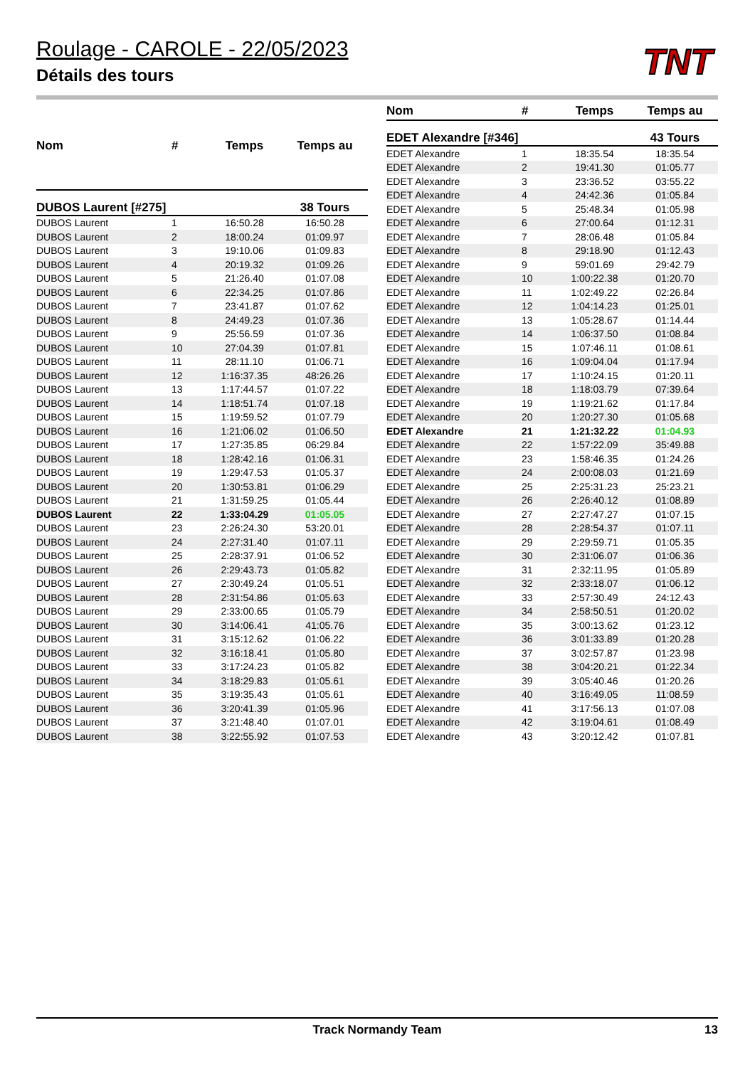Roulage - CAROLE - 22/05/2023
Détails des tours
TNT
| Nom | # | Temps | Temps au |
| --- | --- | --- | --- |
| DUBOS Laurent [#275] | | | 38 Tours |
| DUBOS Laurent | 1 | 16:50.28 | 16:50.28 |
| DUBOS Laurent | 2 | 18:00.24 | 01:09.97 |
| DUBOS Laurent | 3 | 19:10.06 | 01:09.83 |
| DUBOS Laurent | 4 | 20:19.32 | 01:09.26 |
| DUBOS Laurent | 5 | 21:26.40 | 01:07.08 |
| DUBOS Laurent | 6 | 22:34.25 | 01:07.86 |
| DUBOS Laurent | 7 | 23:41.87 | 01:07.62 |
| DUBOS Laurent | 8 | 24:49.23 | 01:07.36 |
| DUBOS Laurent | 9 | 25:56.59 | 01:07.36 |
| DUBOS Laurent | 10 | 27:04.39 | 01:07.81 |
| DUBOS Laurent | 11 | 28:11.10 | 01:06.71 |
| DUBOS Laurent | 12 | 1:16:37.35 | 48:26.26 |
| DUBOS Laurent | 13 | 1:17:44.57 | 01:07.22 |
| DUBOS Laurent | 14 | 1:18:51.74 | 01:07.18 |
| DUBOS Laurent | 15 | 1:19:59.52 | 01:07.79 |
| DUBOS Laurent | 16 | 1:21:06.02 | 01:06.50 |
| DUBOS Laurent | 17 | 1:27:35.85 | 06:29.84 |
| DUBOS Laurent | 18 | 1:28:42.16 | 01:06.31 |
| DUBOS Laurent | 19 | 1:29:47.53 | 01:05.37 |
| DUBOS Laurent | 20 | 1:30:53.81 | 01:06.29 |
| DUBOS Laurent | 21 | 1:31:59.25 | 01:05.44 |
| DUBOS Laurent | 22 | 1:33:04.29 | 01:05.05 |
| DUBOS Laurent | 23 | 2:26:24.30 | 53:20.01 |
| DUBOS Laurent | 24 | 2:27:31.40 | 01:07.11 |
| DUBOS Laurent | 25 | 2:28:37.91 | 01:06.52 |
| DUBOS Laurent | 26 | 2:29:43.73 | 01:05.82 |
| DUBOS Laurent | 27 | 2:30:49.24 | 01:05.51 |
| DUBOS Laurent | 28 | 2:31:54.86 | 01:05.63 |
| DUBOS Laurent | 29 | 2:33:00.65 | 01:05.79 |
| DUBOS Laurent | 30 | 3:14:06.41 | 41:05.76 |
| DUBOS Laurent | 31 | 3:15:12.62 | 01:06.22 |
| DUBOS Laurent | 32 | 3:16:18.41 | 01:05.80 |
| DUBOS Laurent | 33 | 3:17:24.23 | 01:05.82 |
| DUBOS Laurent | 34 | 3:18:29.83 | 01:05.61 |
| DUBOS Laurent | 35 | 3:19:35.43 | 01:05.61 |
| DUBOS Laurent | 36 | 3:20:41.39 | 01:05.96 |
| DUBOS Laurent | 37 | 3:21:48.40 | 01:07.01 |
| DUBOS Laurent | 38 | 3:22:55.92 | 01:07.53 |
| Nom | # | Temps | Temps au |
| --- | --- | --- | --- |
| EDET Alexandre [#346] | | | 43 Tours |
| EDET Alexandre | 1 | 18:35.54 | 18:35.54 |
| EDET Alexandre | 2 | 19:41.30 | 01:05.77 |
| EDET Alexandre | 3 | 23:36.52 | 03:55.22 |
| EDET Alexandre | 4 | 24:42.36 | 01:05.84 |
| EDET Alexandre | 5 | 25:48.34 | 01:05.98 |
| EDET Alexandre | 6 | 27:00.64 | 01:12.31 |
| EDET Alexandre | 7 | 28:06.48 | 01:05.84 |
| EDET Alexandre | 8 | 29:18.90 | 01:12.43 |
| EDET Alexandre | 9 | 59:01.69 | 29:42.79 |
| EDET Alexandre | 10 | 1:00:22.38 | 01:20.70 |
| EDET Alexandre | 11 | 1:02:49.22 | 02:26.84 |
| EDET Alexandre | 12 | 1:04:14.23 | 01:25.01 |
| EDET Alexandre | 13 | 1:05:28.67 | 01:14.44 |
| EDET Alexandre | 14 | 1:06:37.50 | 01:08.84 |
| EDET Alexandre | 15 | 1:07:46.11 | 01:08.61 |
| EDET Alexandre | 16 | 1:09:04.04 | 01:17.94 |
| EDET Alexandre | 17 | 1:10:24.15 | 01:20.11 |
| EDET Alexandre | 18 | 1:18:03.79 | 07:39.64 |
| EDET Alexandre | 19 | 1:19:21.62 | 01:17.84 |
| EDET Alexandre | 20 | 1:20:27.30 | 01:05.68 |
| EDET Alexandre | 21 | 1:21:32.22 | 01:04.93 |
| EDET Alexandre | 22 | 1:57:22.09 | 35:49.88 |
| EDET Alexandre | 23 | 1:58:46.35 | 01:24.26 |
| EDET Alexandre | 24 | 2:00:08.03 | 01:21.69 |
| EDET Alexandre | 25 | 2:25:31.23 | 25:23.21 |
| EDET Alexandre | 26 | 2:26:40.12 | 01:08.89 |
| EDET Alexandre | 27 | 2:27:47.27 | 01:07.15 |
| EDET Alexandre | 28 | 2:28:54.37 | 01:07.11 |
| EDET Alexandre | 29 | 2:29:59.71 | 01:05.35 |
| EDET Alexandre | 30 | 2:31:06.07 | 01:06.36 |
| EDET Alexandre | 31 | 2:32:11.95 | 01:05.89 |
| EDET Alexandre | 32 | 2:33:18.07 | 01:06.12 |
| EDET Alexandre | 33 | 2:57:30.49 | 24:12.43 |
| EDET Alexandre | 34 | 2:58:50.51 | 01:20.02 |
| EDET Alexandre | 35 | 3:00:13.62 | 01:23.12 |
| EDET Alexandre | 36 | 3:01:33.89 | 01:20.28 |
| EDET Alexandre | 37 | 3:02:57.87 | 01:23.98 |
| EDET Alexandre | 38 | 3:04:20.21 | 01:22.34 |
| EDET Alexandre | 39 | 3:05:40.46 | 01:20.26 |
| EDET Alexandre | 40 | 3:16:49.05 | 11:08.59 |
| EDET Alexandre | 41 | 3:17:56.13 | 01:07.08 |
| EDET Alexandre | 42 | 3:19:04.61 | 01:08.49 |
| EDET Alexandre | 43 | 3:20:12.42 | 01:07.81 |
Track Normandy Team 13